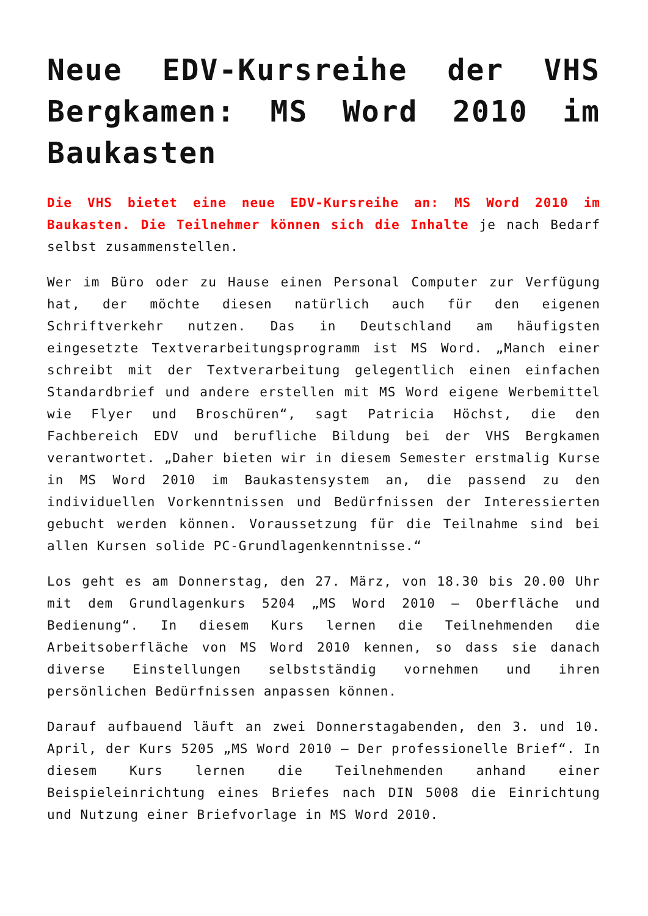Neue EDV-Kursreihe der VHS Bergkamen: MS Word 2010 im Baukasten
Die VHS bietet eine neue EDV-Kursreihe an: MS Word 2010 im Baukasten. Die Teilnehmer können sich die Inhalte je nach Bedarf selbst zusammenstellen.
Wer im Büro oder zu Hause einen Personal Computer zur Verfügung hat, der möchte diesen natürlich auch für den eigenen Schriftverkehr nutzen. Das in Deutschland am häufigsten eingesetzte Textverarbeitungsprogramm ist MS Word. „Manch einer schreibt mit der Textverarbeitung gelegentlich einen einfachen Standardbrief und andere erstellen mit MS Word eigene Werbemittel wie Flyer und Broschüren“, sagt Patricia Höchst, die den Fachbereich EDV und berufliche Bildung bei der VHS Bergkamen verantwortet. „Daher bieten wir in diesem Semester erstmalig Kurse in MS Word 2010 im Baukastensystem an, die passend zu den individuellen Vorkenntnissen und Bedürfnissen der Interessierten gebucht werden können. Voraussetzung für die Teilnahme sind bei allen Kursen solide PC-Grundlagenkenntnisse.“
Los geht es am Donnerstag, den 27. März, von 18.30 bis 20.00 Uhr mit dem Grundlagenkurs 5204 „MS Word 2010 – Oberfläche und Bedienung“. In diesem Kurs lernen die Teilnehmenden die Arbeitsoberfläche von MS Word 2010 kennen, so dass sie danach diverse Einstellungen selbstständig vornehmen und ihren persönlichen Bedürfnissen anpassen können.
Darauf aufbauend läuft an zwei Donnerstagabenden, den 3. und 10. April, der Kurs 5205 „MS Word 2010 – Der professionelle Brief“. In diesem Kurs lernen die Teilnehmenden anhand einer Beispieleinrichtung eines Briefes nach DIN 5008 die Einrichtung und Nutzung einer Briefvorlage in MS Word 2010.